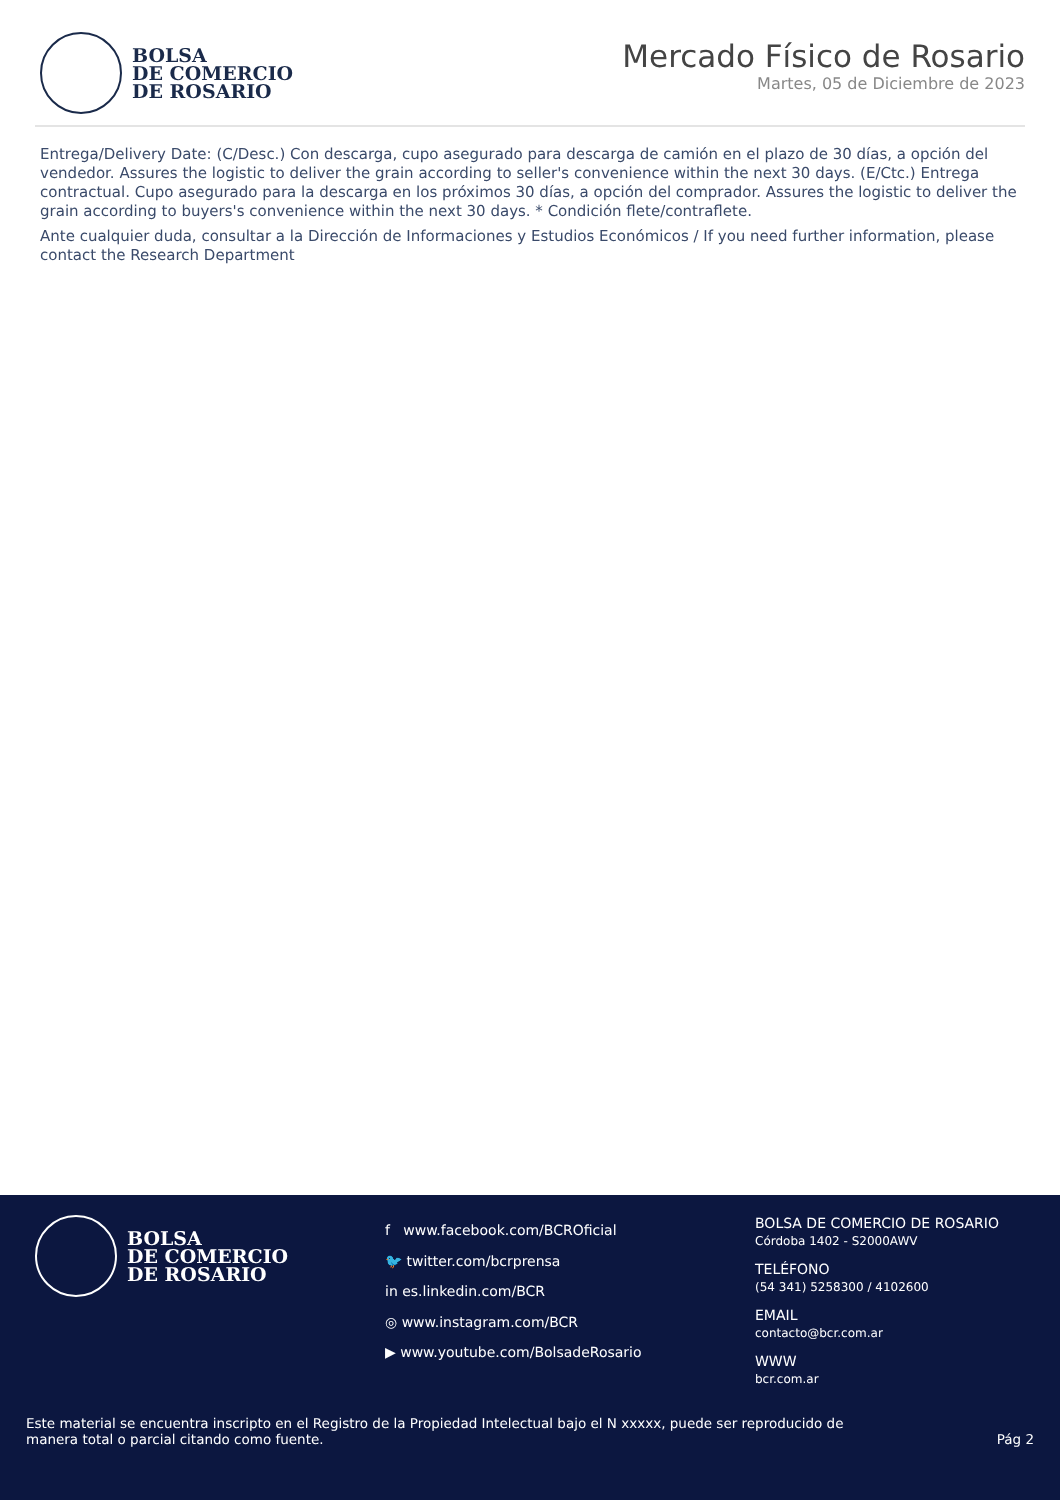BOLSA
DE COMERCIO
DE ROSARIO
Mercado Físico de Rosario
Martes, 05 de Diciembre de 2023
Entrega/Delivery Date: (C/Desc.) Con descarga, cupo asegurado para descarga de camión en el plazo de 30 días, a opción del vendedor. Assures the logistic to deliver the grain according to seller's convenience within the next 30 days. (E/Ctc.) Entrega contractual. Cupo asegurado para la descarga en los próximos 30 días, a opción del comprador. Assures the logistic to deliver the grain according to buyers's convenience within the next 30 days. * Condición flete/contraflete.
Ante cualquier duda, consultar a la Dirección de Informaciones y Estudios Económicos / If you need further information, please contact the Research Department
BOLSA
DE COMERCIO
DE ROSARIO
f www.facebook.com/BCROficial
🐦 twitter.com/bcrprensa
in es.linkedin.com/BCR
◎ www.instagram.com/BCR
▶ www.youtube.com/BolsadeRosario
BOLSA DE COMERCIO DE ROSARIO
Córdoba 1402 - S2000AWV
TELÉFONO
(54 341) 5258300 / 4102600
EMAIL
contacto@bcr.com.ar
WWW
bcr.com.ar
Este material se encuentra inscripto en el Registro de la Propiedad Intelectual bajo el N xxxxx, puede ser reproducido de
manera total o parcial citando como fuente. Pág 2